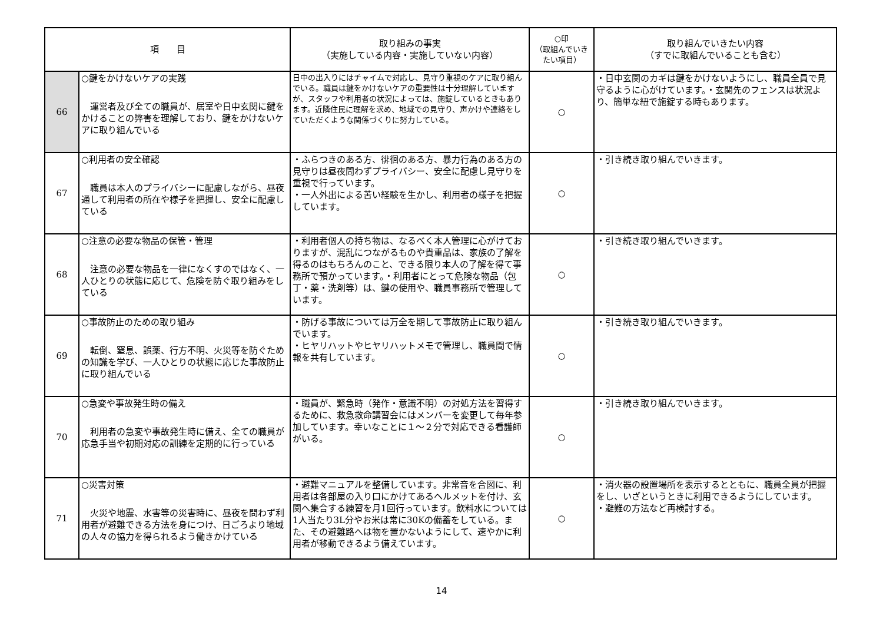| 項 目 | | 取り組みの事実 （実施している内容・実施していない内容） | ○印 （取組んでいきたい項目） | 取り組んでいきたい内容 （すでに取組んでいることも含む） |
| --- | --- | --- | --- | --- |
| 66 | ○鍵をかけないケアの実践 運営者及び全ての職員が、居室や日中玄関に鍵をかけることの弊害を理解しており、鍵をかけないケアに取り組んでいる | 日中の出入りにはチャイムで対応し、見守り重視のケアに取り組んでいる。職員は鍵をかけないケアの重要性は十分理解していますが、スタッフや利用者の状況によっては、施錠しているときもあります。近隣住民に理解を求め、地域での見守り、声かけや連絡をしていただくような関係づくりに努力している。 | ○ | ・日中玄関のカギは鍵をかけないようにし、職員全員で見守るように心がけています。・玄関先のフェンスは状況より、簡単な紐で施錠する時もあります。 |
| 67 | ○利用者の安全確認 職員は本人のプライバシーに配慮しながら、昼夜通して利用者の所在や様子を把握し、安全に配慮している | ・ふらつきのある方、徘徊のある方、暴力行為のある方の見守りは昼夜問わずプライバシー、安全に配慮し見守りを重視で行っています。 ・一人外出による苦い経験を生かし、利用者の様子を把握しています。 | ○ | ・引き続き取り組んでいきます。 |
| 68 | ○注意の必要な物品の保管・管理 注意の必要な物品を一律になくすのではなく、一人ひとりの状態に応じて、危険を防ぐ取り組みをしている | ・利用者個人の持ち物は、なるべく本人管理に心がけておりますが、混乱につながるものや貴重品は、家族の了解を得るのはもちろんのこと、できる限り本人の了解を得て事務所で預かっています。・利用者にとって危険な物品（包丁・薬・洗剤等）は、鍵の使用や、職員事務所で管理しています。 | ○ | ・引き続き取り組んでいきます。 |
| 69 | ○事故防止のための取り組み 転倒、窒息、誤薬、行方不明、火災等を防ぐための知識を学び、一人ひとりの状態に応じた事故防止に取り組んでいる | ・防げる事故については万全を期して事故防止に取り組んでいます。 ・ヒヤリハットやヒヤリハットメモで管理し、職員間で情報を共有しています。 | ○ | ・引き続き取り組んでいきます。 |
| 70 | ○急変や事故発生時の備え 利用者の急変や事故発生時に備え、全ての職員が応急手当や初期対応の訓練を定期的に行っている | ・職員が、緊急時（発作・意識不明）の対処方法を習得するために、救急救命講習会にはメンバーを変更して毎年参加しています。幸いなことに１～２分で対応できる看護師がいる。 | ○ | ・引き続き取り組んでいきます。 |
| 71 | ○災害対策 火災や地震、水害等の災害時に、昼夜を問わず利用者が避難できる方法を身につけ、日ごろより地域の人々の協力を得られるよう働きかけている | ・避難マニュアルを整備しています。非常音を合図に、利用者は各部屋の入り口にかけてあるヘルメットを付け、玄関へ集合する練習を月1回行っています。飲料水については1人当たり3L分やお米は常に30Kの備蓄をしている。また、その避難路へは物を置かないようにして、速やかに利用者が移動できるよう備えています。 | ○ | ・消火器の設置場所を表示するとともに、職員全員が把握をし、いざというときに利用できるようにしています。 ・避難の方法など再検討する。 |
14